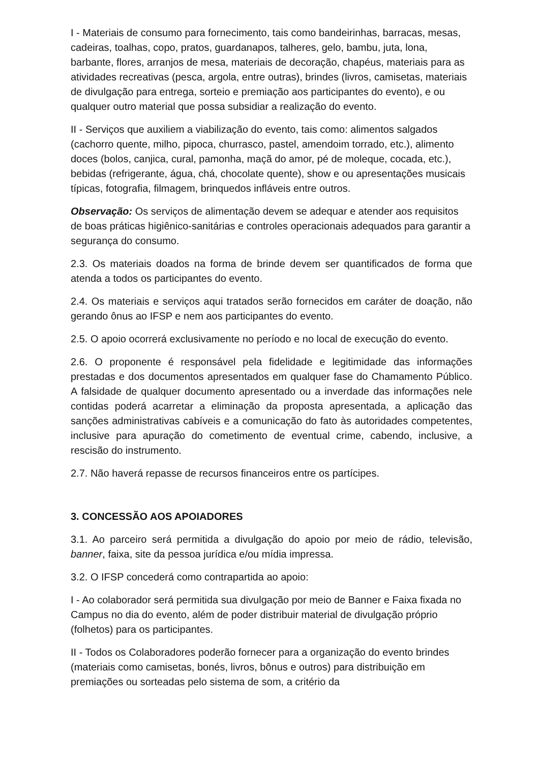I - Materiais de consumo para fornecimento, tais como bandeirinhas, barracas, mesas, cadeiras, toalhas, copo, pratos, guardanapos, talheres, gelo, bambu, juta, lona, barbante, flores, arranjos de mesa, materiais de decoração, chapéus, materiais para as atividades recreativas (pesca, argola, entre outras), brindes (livros, camisetas, materiais de divulgação para entrega, sorteio e premiação aos participantes do evento), e ou qualquer outro material que possa subsidiar a realização do evento.
II - Serviços que auxiliem a viabilização do evento, tais como: alimentos salgados (cachorro quente, milho, pipoca, churrasco, pastel, amendoim torrado, etc.), alimento doces (bolos, canjica, cural, pamonha, maçã do amor, pé de moleque, cocada, etc.), bebidas (refrigerante, água, chá, chocolate quente), show e ou apresentações musicais típicas, fotografia, filmagem, brinquedos infláveis entre outros.
Observação: Os serviços de alimentação devem se adequar e atender aos requisitos de boas práticas higiênico-sanitárias e controles operacionais adequados para garantir a segurança do consumo.
2.3. Os materiais doados na forma de brinde devem ser quantificados de forma que atenda a todos os participantes do evento.
2.4. Os materiais e serviços aqui tratados serão fornecidos em caráter de doação, não gerando ônus ao IFSP e nem aos participantes do evento.
2.5. O apoio ocorrerá exclusivamente no período e no local de execução do evento.
2.6. O proponente é responsável pela fidelidade e legitimidade das informações prestadas e dos documentos apresentados em qualquer fase do Chamamento Público. A falsidade de qualquer documento apresentado ou a inverdade das informações nele contidas poderá acarretar a eliminação da proposta apresentada, a aplicação das sanções administrativas cabíveis e a comunicação do fato às autoridades competentes, inclusive para apuração do cometimento de eventual crime, cabendo, inclusive, a rescisão do instrumento.
2.7. Não haverá repasse de recursos financeiros entre os partícipes.
3. CONCESSÃO AOS APOIADORES
3.1. Ao parceiro será permitida a divulgação do apoio por meio de rádio, televisão, banner, faixa, site da pessoa jurídica e/ou mídia impressa.
3.2. O IFSP concederá como contrapartida ao apoio:
I - Ao colaborador será permitida sua divulgação por meio de Banner e Faixa fixada no Campus no dia do evento, além de poder distribuir material de divulgação próprio (folhetos) para os participantes.
II - Todos os Colaboradores poderão fornecer para a organização do evento brindes (materiais como camisetas, bonés, livros, bônus e outros) para distribuição em premiações ou sorteadas pelo sistema de som, a critério da